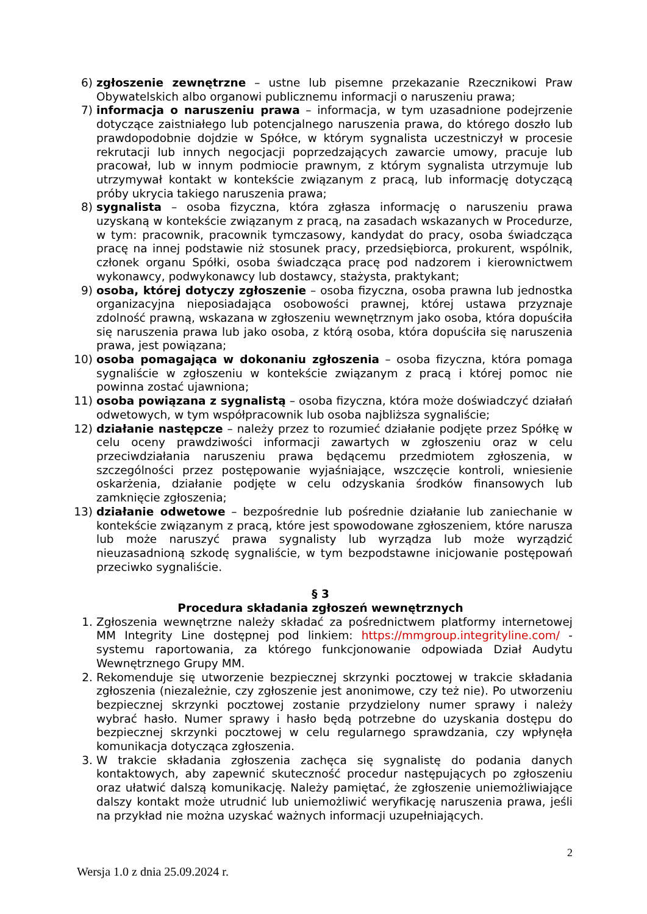6) zgłoszenie zewnętrzne – ustne lub pisemne przekazanie Rzecznikowi Praw Obywatelskich albo organowi publicznemu informacji o naruszeniu prawa;
7) informacja o naruszeniu prawa – informacja, w tym uzasadnione podejrzenie dotyczące zaistniałego lub potencjalnego naruszenia prawa, do którego doszło lub prawdopodobnie dojdzie w Spółce, w którym sygnalista uczestniczył w procesie rekrutacji lub innych negocjacji poprzedzających zawarcie umowy, pracuje lub pracował, lub w innym podmiocie prawnym, z którym sygnalista utrzymuje lub utrzymywał kontakt w kontekście związanym z pracą, lub informację dotyczącą próby ukrycia takiego naruszenia prawa;
8) sygnalista – osoba fizyczna, która zgłasza informację o naruszeniu prawa uzyskaną w kontekście związanym z pracą, na zasadach wskazanych w Procedurze, w tym: pracownik, pracownik tymczasowy, kandydat do pracy, osoba świadcząca pracę na innej podstawie niż stosunek pracy, przedsiębiorca, prokurent, wspólnik, członek organu Spółki, osoba świadcząca pracę pod nadzorem i kierownictwem wykonawcy, podwykonawcy lub dostawcy, stażysta, praktykant;
9) osoba, której dotyczy zgłoszenie – osoba fizyczna, osoba prawna lub jednostka organizacyjna nieposiadająca osobowości prawnej, której ustawa przyznaje zdolność prawną, wskazana w zgłoszeniu wewnętrznym jako osoba, która dopuściła się naruszenia prawa lub jako osoba, z którą osoba, która dopuściła się naruszenia prawa, jest powiązana;
10) osoba pomagająca w dokonaniu zgłoszenia – osoba fizyczna, która pomaga sygnaliście w zgłoszeniu w kontekście związanym z pracą i której pomoc nie powinna zostać ujawniona;
11) osoba powiązana z sygnalistą – osoba fizyczna, która może doświadczyć działań odwetowych, w tym współpracownik lub osoba najbliższa sygnaliście;
12) działanie następcze – należy przez to rozumieć działanie podjęte przez Spółkę w celu oceny prawdziwości informacji zawartych w zgłoszeniu oraz w celu przeciwdziałania naruszeniu prawa będącemu przedmiotem zgłoszenia, w szczególności przez postępowanie wyjaśniające, wszczęcie kontroli, wniesienie oskarżenia, działanie podjęte w celu odzyskania środków finansowych lub zamknięcie zgłoszenia;
13) działanie odwetowe – bezpośrednie lub pośrednie działanie lub zaniechanie w kontekście związanym z pracą, które jest spowodowane zgłoszeniem, które narusza lub może naruszyć prawa sygnalisty lub wyrządza lub może wyrządzić nieuzasadnioną szkodę sygnaliście, w tym bezpodstawne inicjowanie postępowań przeciwko sygnaliście.
§ 3
Procedura składania zgłoszeń wewnętrznych
1. Zgłoszenia wewnętrzne należy składać za pośrednictwem platformy internetowej MM Integrity Line dostępnej pod linkiem: https://mmgroup.integrityline.com/ - systemu raportowania, za którego funkcjonowanie odpowiada Dział Audytu Wewnętrznego Grupy MM.
2. Rekomenduje się utworzenie bezpiecznej skrzynki pocztowej w trakcie składania zgłoszenia (niezależnie, czy zgłoszenie jest anonimowe, czy też nie). Po utworzeniu bezpiecznej skrzynki pocztowej zostanie przydzielony numer sprawy i należy wybrać hasło. Numer sprawy i hasło będą potrzebne do uzyskania dostępu do bezpiecznej skrzynki pocztowej w celu regularnego sprawdzania, czy wpłynęła komunikacja dotycząca zgłoszenia.
3. W trakcie składania zgłoszenia zachęca się sygnalistę do podania danych kontaktowych, aby zapewnić skuteczność procedur następujących po zgłoszeniu oraz ułatwić dalszą komunikację. Należy pamiętać, że zgłoszenie uniemożliwiające dalszy kontakt może utrudnić lub uniemożliwić weryfikację naruszenia prawa, jeśli na przykład nie można uzyskać ważnych informacji uzupełniających.
2
Wersja 1.0 z dnia 25.09.2024 r.